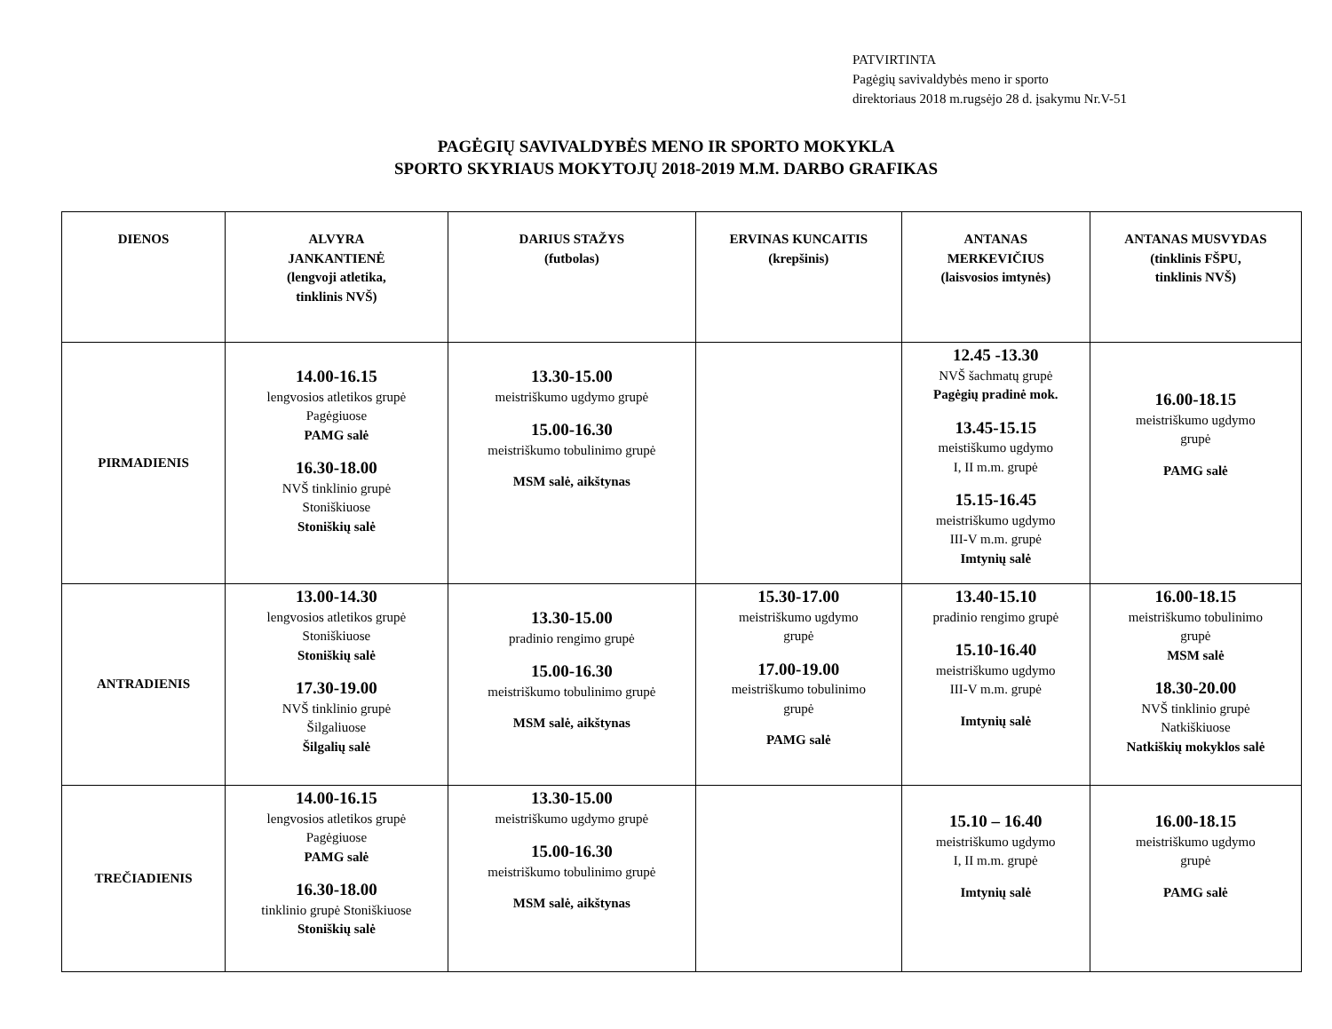PATVIRTINTA
Pagėgių savivaldybės meno ir sporto
direktoriaus 2018 m.rugsėjo 28 d. įsakymu Nr.V-51
PAGĖGIŲ SAVIVALDYBĖS MENO IR SPORTO MOKYKLA
SPORTO SKYRIAUS MOKYTOJŲ 2018-2019 M.M. DARBO GRAFIKAS
| DIENOS | ALVYRA JANKANTIENĖ (lengvoji atletika, tinklinis NVŠ) | DARIUS STAŽYS (futbolas) | ERVINAS KUNCAITIS (krepšinis) | ANTANAS MERKEVIČIUS (laisvosios imtynės) | ANTANAS MUSVYDAS (tinklinis FŠPU, tinklinis NVŠ) |
| --- | --- | --- | --- | --- | --- |
| PIRMADIENIS | 14.00-16.15 lengvosios atletikos grupė Pagėgiuose PAMG salė 16.30-18.00 NVŠ tinklinio grupė Stoniškiuose Stoniškių salė | 13.30-15.00 meistriškumo ugdymo grupė 15.00-16.30 meistriškumo tobulinimo grupė MSM salė, aikštynas | | 12.45 -13.30 NVŠ šachmatų grupė Pagėgių pradinė mok. 13.45-15.15 meistiškumo ugdymo I, II m.m. grupė 15.15-16.45 meistriškumo ugdymo III-V m.m. grupė Imtynių salė | 16.00-18.15 meistriškumo ugdymo grupė PAMG salė |
| ANTRADIENIS | 13.00-14.30 lengvosios atletikos grupė Stoniškiuose Stoniškių salė 17.30-19.00 NVŠ tinklinio grupė Šilgaliuose Šilgalių salė | 13.30-15.00 pradinio rengimo grupė 15.00-16.30 meistriškumo tobulinimo grupė MSM salė, aikštynas | 15.30-17.00 meistriškumo ugdymo grupė 17.00-19.00 meistriškumo tobulinimo grupė PAMG salė | 13.40-15.10 pradinio rengimo grupė 15.10-16.40 meistriškumo ugdymo III-V m.m. grupė Imtynių salė | 16.00-18.15 meistriškumo tobulinimo grupė MSM salė 18.30-20.00 NVŠ tinklinio grupė Natkiškiuose Natkiškių mokyklos salė |
| TREČIADIENIS | 14.00-16.15 lengvosios atletikos grupė Pagėgiuose PAMG salė 16.30-18.00 tinklinio grupė Stoniškiuose Stoniškių salė | 13.30-15.00 meistriškumo ugdymo grupė 15.00-16.30 meistriškumo tobulinimo grupė MSM salė, aikštynas | | 15.10 – 16.40 meistriškumo ugdymo I, II m.m. grupė Imtynių salė | 16.00-18.15 meistriškumo ugdymo grupė PAMG salė |